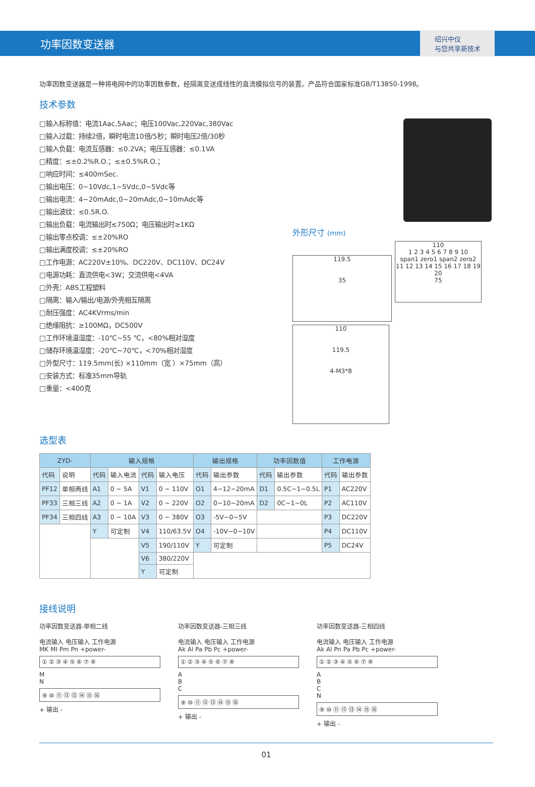功率因数变送器
绍兴中仪
与您共享新技术
功率因数变送器是一种将电网中的功率因数参数，经隔离变送成线性的直流模拟信号的装置。产品符合国家标准GB/T13850-1998。
技术参数
□输入标称值：电流1Aac,5Aac；电压100Vac,220Vac,380Vac
□输入过载：持续2倍，瞬时电流10倍/5秒；瞬时电压2倍/30秒
□输入负载：电流互感器：≤0.2VA；电压互感器：≤0.1VA
□精度：≤±0.2%R.O.；≤±0.5%R.O.；
□响应时间：≤400mSec.
□输出电压：0~10Vdc,1~5Vdc,0~5Vdc等
□输出电流：4~20mAdc,0~20mAdc,0~10mAdc等
□输出波纹：≤0.5R.O.
□输出负载：电流输出时≤750Ω；电压输出时≥1KΩ
□输出零点校调：≤±20%RO
□输出满度校调：≤±20%RO
□工作电源：AC220V±10%、DC220V、DC110V、DC24V
□电源功耗：直流供电<3W；交流供电<4VA
□外壳：ABS工程塑料
□隔离：输入/输出/电源/外壳相互隔离
□耐压强度：AC4KVrms/min
□绝缘阻抗：≥100MΩ，DC500V
□工作环境温湿度：-10℃~55 ℃，<80%相对湿度
□储存环境温湿度：-20℃~70℃，<70%相对湿度
□外型尺寸：119.5mm(长) ×110mm（宽 ）×75mm（高）
□安装方式：标准35mm导轨
□重量：<400克
外形尺寸 (mm)
119.5
35
110
1 2 3 4 5 6 7 8 9 10
span1 zero1 span2 zero2
11 12 13 14 15 16 17 18 19 20
75
110
119.5
4-M3*8
选型表
| ZYD- | | 输入规格 | | | | 输出规格 | | 功率因数值 | | 工作电源 | |
| --- | --- | --- | --- | --- | --- | --- | --- | --- | --- | --- | --- |
| 代码 | 说明 | 代码 | 输入电流 | 代码 | 输入电压 | 代码 | 输出参数 | 代码 | 输出参数 | 代码 | 输出参数 |
| PF12 | 单相两线 | A1 | 0 ~ 5A | V1 | 0 ~ 110V | O1 | 4~12~20mA | D1 | 0.5C~1~0.5L | P1 | AC220V |
| PF33 | 三相三线 | A2 | 0 ~ 1A | V2 | 0 ~ 220V | O2 | 0~10~20mA | D2 | 0C~1~0L | P2 | AC110V |
| PF34 | 三相四线 | A3 | 0 ~ 10A | V3 | 0 ~ 380V | O3 | -5V~0~5V | | | P3 | DC220V |
| | | Y | 可定制 | V4 | 110/63.5V | O4 | -10V~0~10V | | | P4 | DC110V |
| | | | | V5 | 190/110V | Y | 可定制 | | | P5 | DC24V |
| | | | | V6 | 380/220V | | | | | | |
| | | | | Y | 可定制 | | | | | | |
接线说明
功率因数变送器-单相二线
电流输入 电压输入 工作电源
MK MI Pm Pn +power-
①②③④⑤⑥⑦⑧
M
N
⑨⑩⑪⑫⑬⑭⑮⑯
+ 输出 -
功率因数变送器-三相三线
电流输入 电压输入 工作电源
Ak Al Pa Pb Pc +power-
①②③④⑤⑥⑦⑧
A
B
C
⑨⑩⑪⑫⑬⑭⑮⑯
+ 输出 -
功率因数变送器-三相四线
电流输入 电压输入 工作电源
Ak Al Pn Pa Pb Pc +power-
①②③④⑤⑥⑦⑧
A
B
C
N
⑨⑩⑪⑫⑬⑭⑮⑯
+ 输出 -
01